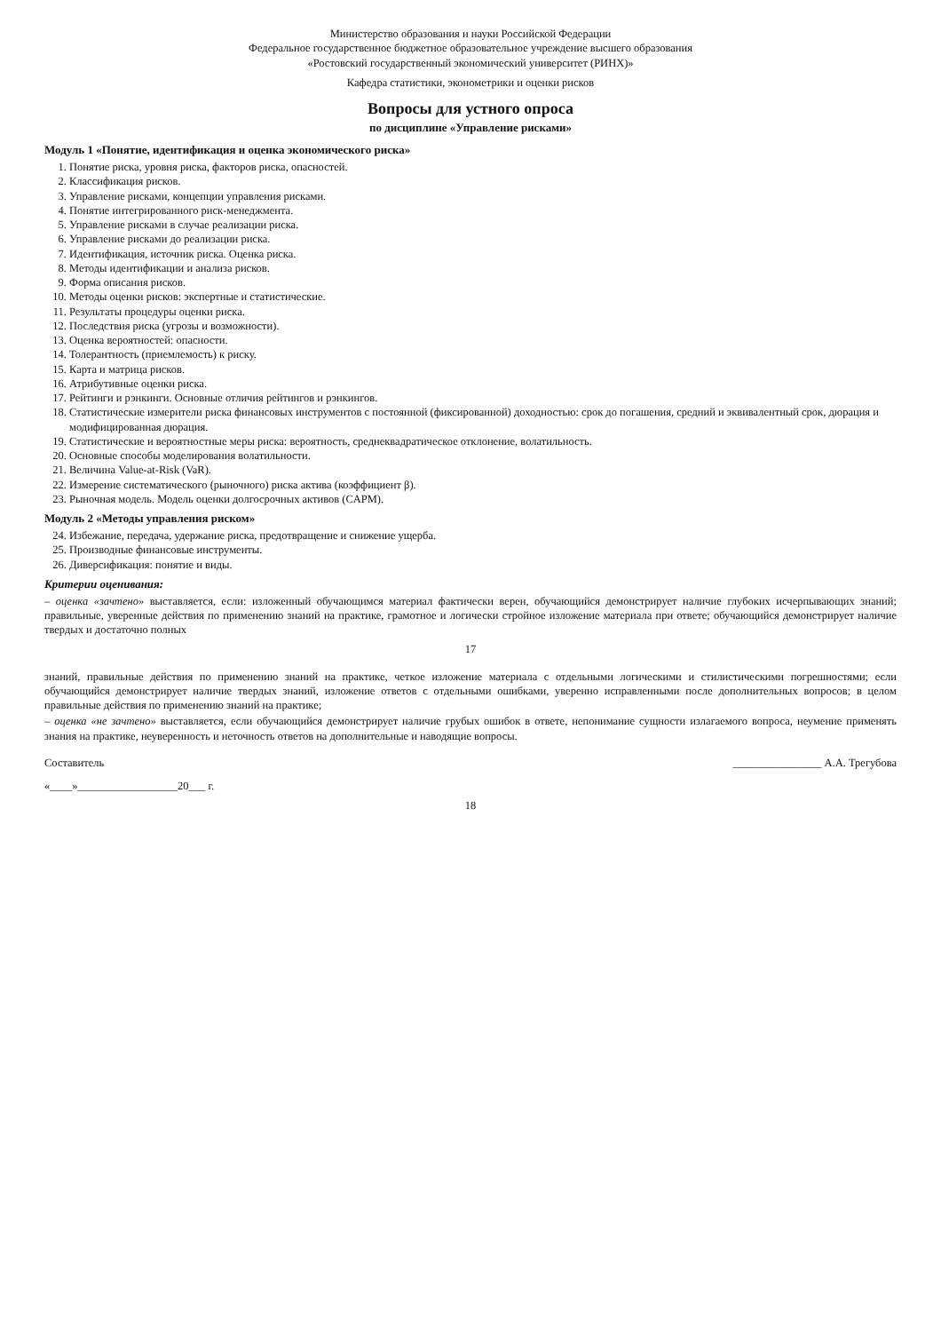Министерство образования и науки Российской Федерации
Федеральное государственное бюджетное образовательное учреждение высшего образования
«Ростовский государственный экономический университет (РИНХ)»
Кафедра статистики, эконометрики и оценки рисков
Вопросы для устного опроса
по дисциплине «Управление рисками»
Модуль 1 «Понятие, идентификация и оценка экономического риска»
1. Понятие риска, уровня риска, факторов риска, опасностей.
2. Классификация рисков.
3. Управление рисками, концепции управления рисками.
4. Понятие интегрированного риск-менеджмента.
5. Управление рисками в случае реализации риска.
6. Управление рисками до реализации риска.
7. Идентификация, источник риска. Оценка риска.
8. Методы идентификации и анализа рисков.
9. Форма описания рисков.
10. Методы оценки рисков: экспертные и статистические.
11. Результаты процедуры оценки риска.
12. Последствия риска (угрозы и возможности).
13. Оценка вероятностей: опасности.
14. Толерантность (приемлемость) к риску.
15. Карта и матрица рисков.
16. Атрибутивные оценки риска.
17. Рейтинги и рэнкинги. Основные отличия рейтингов и рэнкингов.
18. Статистические измерители риска финансовых инструментов с постоянной (фиксированной) доходностью: срок до погашения, средний и эквивалентный срок, дюрация и модифицированная дюрация.
19. Статистические и вероятностные меры риска: вероятность, среднеквадратическое отклонение, волатильность.
20. Основные способы моделирования волатильности.
21. Величина Value-at-Risk (VaR).
22. Измерение систематического (рыночного) риска актива (коэффициент β).
23. Рыночная модель. Модель оценки долгосрочных активов (CAPM).
Модуль 2 «Методы управления риском»
24. Избежание, передача, удержание риска, предотвращение и снижение ущерба.
25. Производные финансовые инструменты.
26. Диверсификация: понятие и виды.
Критерии оценивания:
– оценка «зачтено» выставляется, если: изложенный обучающимся материал фактически верен, обучающийся демонстрирует наличие глубоких исчерпывающих знаний; правильные, уверенные действия по применению знаний на практике, грамотное и логически стройное изложение материала при ответе; обучающийся демонстрирует наличие твердых и достаточно полных
17
знаний, правильные действия по применению знаний на практике, четкое изложение материала с отдельными логическими и стилистическими погрешностями; если обучающийся демонстрирует наличие твердых знаний, изложение ответов с отдельными ошибками, уверенно исправленными после дополнительных вопросов; в целом правильные действия по применению знаний на практике;
– оценка «не зачтено» выставляется, если обучающийся демонстрирует наличие грубых ошибок в ответе, непонимание сущности излагаемого вопроса, неумение применять знания на практике, неуверенность и неточность ответов на дополнительные и наводящие вопросы.
Составитель ________________ А.А. Трегубова
«____»__________________20___ г.
18